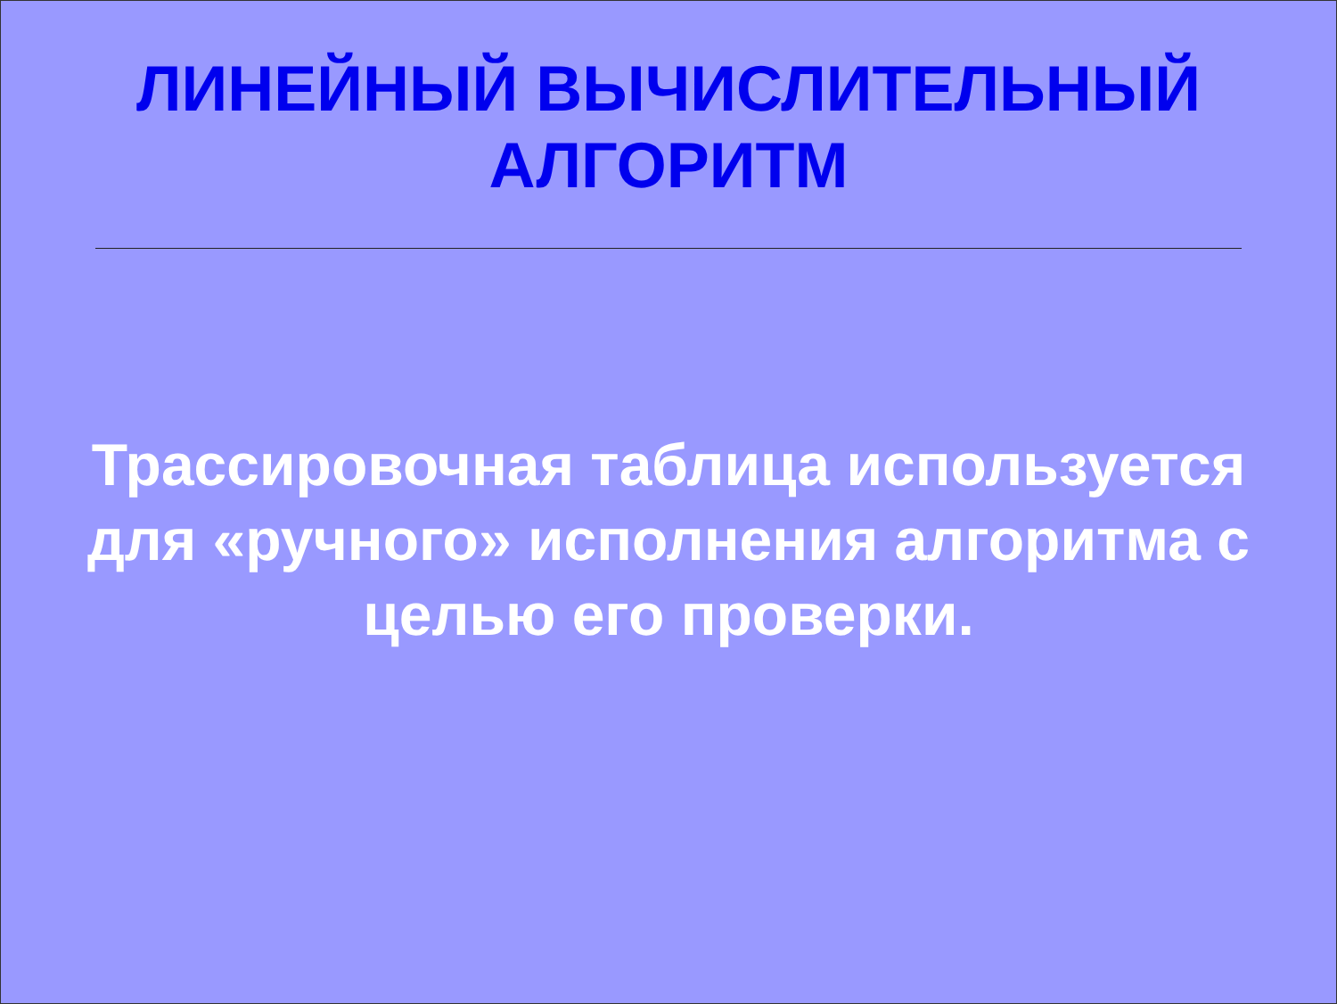ЛИНЕЙНЫЙ ВЫЧИСЛИТЕЛЬНЫЙ
АЛГОРИТМ
Трассировочная таблица используется для «ручного» исполнения алгоритма с целью его проверки.